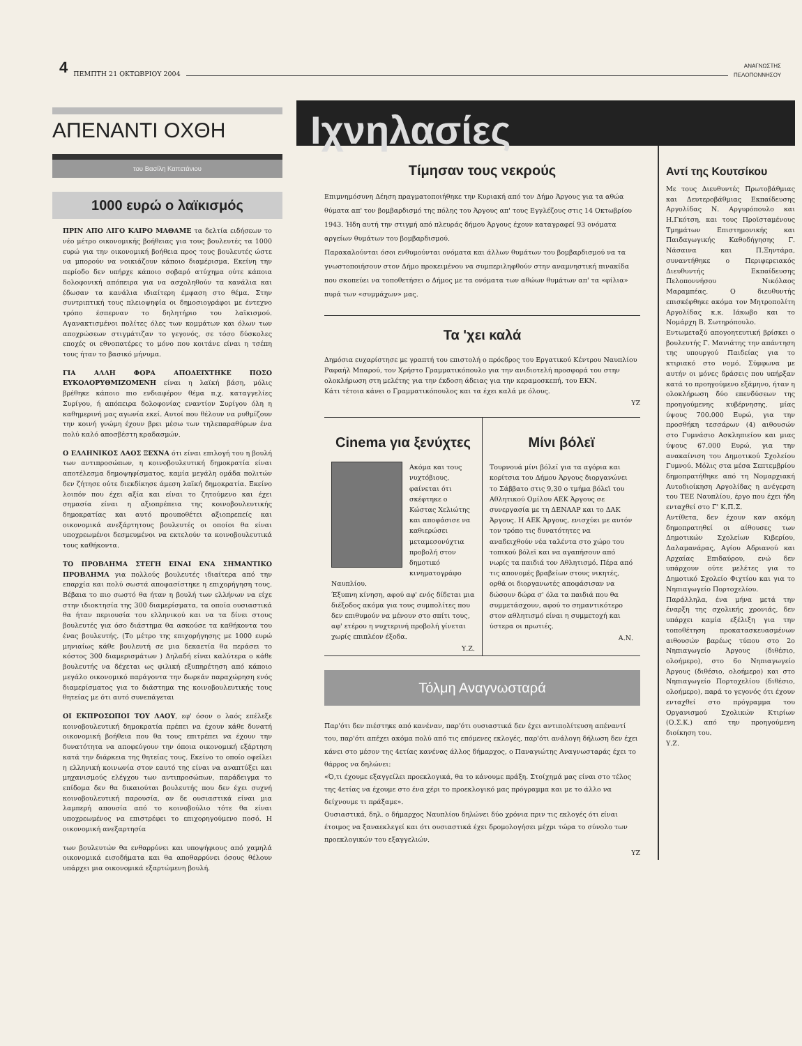4 ΠΕΜΠΤΗ 21 ΟΚΤΩΒΡΙΟΥ 2004 ΑΝΑΓΝΩΣΤΗΣ
ΠΕΛΟΠΟΝΝΗΣΟΥ
ΑΠΕΝΑΝΤΙ ΟΧΘΗ
του Βασίλη Καπετάνιου
1000 ευρώ ο λαϊκισμός
ΠΡΙΝ ΑΠΟ ΛΙΓΟ ΚΑΙΡΟ ΜΑΘΑΜΕ τα δελτία ειδήσεων το νέο μέτρο οικονομικής βοήθειας για τους βουλευτές τα 1000 ευρώ για την οικονομική βοήθεια προς τους βουλευτές ώστε να μπορούν να νοικιάζουν κάποιο διαμέρισμα. Εκείνη την περίοδο δεν υπήρχε κάποιο σοβαρό ατύχημα ούτε κάποια δολοφονική απόπειρα για να ασχοληθούν τα κανάλια και έδωσαν τα κανάλια ιδιαίτερη έμφαση στο θέμα. Στην συντριπτική τους πλειοψηφία οι δημοσιογράφοι με έντεχνο τρόπο έσπερναν το δηλητήριο του λαϊκισμού. Αγανακτισμένοι πολίτες όλες των κομμάτων και όλων των αποχρώσεων στιγμάτιζαν το γεγονός, σε τόσο δύσκολες εποχές οι εθνοπατέρες το μόνο που κοιτάνε είναι η τσέπη τους ήταν το βασικό μήνυμα.
ΓΙΑ ΑΛΛΗ ΦΟΡΑ ΑΠΟΔΕΙΧΤΗΚΕ ΠΟΣΟ ΕΥΚΟΛΟΡΥΘΜΙΖΟΜΕΝΗ είναι η λαϊκή βάση, μόλις βρέθηκε κάποιο πιο ενδιαφέρον θέμα π.χ. καταγγελίες Συρίγου, ή απόπειρα δολοφονίας εναντίον Συρίγου όλη η καθημερινή μας αγωνία εκεί. Αυτοί που θέλουν να ρυθμίζουν την κοινή γνώμη έχουν βρει μέσω των τηλεπαραθύρων ένα πολύ καλό αποσβέστη κραδασμών.
Ο ΕΛΛΗΝΙΚΟΣ ΛΑΟΣ ΞΕΧΝΑ ότι είναι επιλογή του η βουλή των αντιπροσώπων, η κοινοβουλευτική δημοκρατία είναι αποτέλεσμα δημοψηφίσματος, καμία μεγάλη ομάδα πολιτών δεν ζήτησε ούτε διεκδίκησε άμεση λαϊκή δημοκρατία. Εκείνο λοιπόν που έχει αξία και είναι το ζητούμενο και έχει σημασία είναι η αξιοπρέπεια της κοινοβουλευτικής δημοκρατίας και αυτό προυποθέτει αξιοπρεπείς και οικονομικά ανεξάρτητους βουλευτές οι οποίοι θα είναι υποχρεωμένοι δεσμευμένοι να εκτελούν τα κοινοβουλευτικά τους καθήκοντα.
ΤΟ ΠΡΟΒΛΗΜΑ ΣΤΕΓΗ ΕΙΝΑΙ ΕΝΑ ΣΗΜΑΝΤΙΚΟ ΠΡΟΒΛΗΜΑ για πολλούς βουλευτές ιδιαίτερα από την επαρχία και πολύ σωστά αποφασίστηκε η επιχορήγηση τους. Βέβαια το πιο σωστό θα ήταν η βουλή των ελλήνων να είχε στην ιδιοκτησία της 300 διαμερίσματα, τα οποία ουσιαστικά θα ήταν περιουσία του ελληνικού και να τα δίνει στους βουλευτές για όσο διάστημα θα ασκούσε τα καθήκοντα του ένας βουλευτής. (Το μέτρο της επιχορήγησης με 1000 ευρώ μηνιαίως κάθε βουλευτή σε μια δεκαετία θα περάσει το κόστος 300 διαμερισμάτων ) Δηλαδή είναι καλύτερα ο κάθε βουλευτής να δέχεται ως φιλική εξυπηρέτηση από κάποιο μεγάλο οικονομικό παράγοντα την δωρεάν παραχώρηση ενός διαμερίσματος για το διάστημα της κοινοβουλευτικής τους θητείας με ότι αυτό συνεπάγεται
ΟΙ ΕΚΠΡΟΣΩΠΟΙ ΤΟΥ ΛΑΟΥ, εφ' όσον ο λαός επέλεξε κοινοβουλευτική δημοκρατία πρέπει να έχουν κάθε δυνατή οικονομική βοήθεια που θα τους επιτρέπει να έχουν την δυνατότητα να αποφεύγουν την όποια οικονομική εξάρτηση κατά την διάρκεια της θητείας τους. Εκείνο το οποίο οφείλει η ελληνική κοινωνία στον εαυτό της είναι να αναπτύξει και μηχανισμούς ελέγχου των αντιπροσώπων, παράδειγμα το επίδομα δεν θα δικαιούται βουλευτής που δεν έχει συχνή κοινοβουλευτική παρουσία, αν δε ουσιαστικά είναι μια λαμπερή απουσία από το κοινοβούλιο τότε θα είναι υποχρεωμένος να επιστρέφει το επιχορηγούμενο ποσό. Η οικονομική ανεξαρτησία
των βουλευτών θα ενθαρρύνει και υποψήφιους από χαμηλά οικονομικά εισοδήματα και θα αποθαρρύνει όσους θέλουν υπάρχει μια οικονομικά εξαρτώμενη βουλή.
Ιχνηλασίες
Τίμησαν τους νεκρούς
Επιμνημόσυνη Δέηση πραγματοποιήθηκε την Κυριακή από τον Δήμο Άργους για τα αθώα θύματα απ' τον βομβαρδισμό της πόλης του Άργους απ' τους Εγγλέζους στις 14 Οκτωβρίου 1943. Ήδη αυτή την στιγμή από πλευράς δήμου Άργους έχουν καταγραφεί 93 ονόματα αργείων θυμάτων του βομβαρδισμού.
Παρακαλούνται όσοι ενθυμούνται ονόματα και άλλων θυμάτων του βομβαρδισμού να τα γνωστοποιήσουν στον Δήμο προκειμένου να συμπεριληφθούν στην αναμνηστική πινακίδα που σκοπεύει να τοποθετήσει ο Δήμος με τα ονόματα των αθώων θυμάτων απ' τα «φίλια» πυρά των «συμμάχων» μας.
Τα 'χει καλά
Δημόσια ευχαρίστησε με γραπτή του επιστολή ο πρόεδρος του Εργατικού Κέντρου Ναυπλίου Ραφαήλ Μπαρού, τον Χρήστο Γραμματικόπουλο για την ανιδιοτελή προσφορά του στην ολοκλήρωση στη μελέτης για την έκδοση άδειας για την κεραμοσκεπή, του ΕΚΝ.
Κάτι τέτοια κάνει ο Γραμματικόπουλος και τα έχει καλά με όλους.
ΥΖ
Cinema για ξενύχτες
Ακόμα και τους νυχτόβιους, φαίνεται ότι σκέφτηκε ο Κώστας Χελιώτης και αποφάσισε να καθιερώσει μεταμεσονύχτια προβολή στον δημοτικό κινηματογράφο Ναυπλίου.
Έξυπνη κίνηση, αφού αφ' ενός δίδεται μια διέξοδος ακόμα για τους συμπολίτες που δεν επιθυμούν να μένουν στο σπίτι τους, αφ' ετέρου η νυχτερινή προβολή γίνεται χωρίς επιπλέον έξοδα.
Υ.Ζ.
Μίνι βόλεϊ
Τουρνουά μίνι βόλεϊ για τα αγόρια και κορίτσια του Δήμου Άργους διοργανώνει το Σάββατο στις 9,30 ο τμήμα βόλεϊ του Αθλητικού Ομίλου ΑΕΚ Άργους σε συνεργασία με τη ΔΕΝΑΑΡ και το ΔΑΚ Άργους. Η ΑΕΚ Άργους, ενισχύει με αυτόν τον τρόπο τις δυνατότητες να αναδειχθούν νέα ταλέντα στο χώρο του τοπικού βόλεϊ και να αγαπήσουν από νωρίς τα παιδιά τον Αθλητισμό. Πέρα από τις απονομές βραβείων στους νικητές, ορθά οι διοργανωτές αποφάσισαν να δώσουν δώρα σ' όλα τα παιδιά που θα συμμετάσχουν, αφού το σημαντικότερο στον αθλητισμό είναι η συμμετοχή και ύστερα οι πρωτιές.
Α.Ν.
Τόλμη Αναγνωσταρά
Παρ'ότι δεν πιέστηκε από κανέναν, παρ'ότι ουσιαστικά δεν έχει αντιπολίτευση απέναντί του, παρ'ότι απέχει ακόμα πολύ από τις επόμενες εκλογές, παρ'ότι ανάλογη δήλωση δεν έχει κάνει στο μέσον της 4ετίας κανένας άλλος δήμαρχος, ο Παναγιώτης Αναγνωσταράς έχει το θάρρος να δηλώνει:
«Ό,τι έχουμε εξαγγείλει προεκλογικά, θα το κάνουμε πράξη. Στοίχημά μας είναι στο τέλος της 4ετίας να έχουμε στο ένα χέρι το προεκλογικό μας πρόγραμμα και με το άλλο να δείχνουμε τι πράξαμε».
Ουσιαστικά, δηλ. ο δήμαρχος Ναυπλίου δηλώνει δύο χρόνια πριν τις εκλογές ότι είναι έτοιμος να ξαναεκλεγεί και ότι ουσιαστικά έχει δρομολογήσει μέχρι τώρα το σύνολο των προεκλογικών του εξαγγελιών.
ΥΖ
Αντί της Κουτσίκου
Με τους Διευθυντές Πρωτοβάθμιας και Δευτεροβάθμιας Εκπαίδευσης Αργολίδας Ν. Αργυρόπουλο και Η.Γκότση, και τους Προϊσταμένους Τμημάτων Επιστημονικής και Παιδαγωγικής Καθοδήγησης Γ. Νάσαινα και Π.Ξηντάρα, συναντήθηκε ο Περιφερειακός Διευθυντής Εκπαίδευσης Πελοποννήσου Νικόλαος Μαραμπέας. Ο διευθυντής επισκέφθηκε ακόμα τον Μητροπολίτη Αργολίδας κ.κ. Ιάκωβο και το Νομάρχη Β. Σωτηρόπουλο.
Εντωμεταξύ απογοητευτική βρίσκει ο βουλευτής Γ. Μανιάτης την απάντηση της υπουργού Παιδείας για το κτιριακό στο νομό. Σύμφωνα με αυτήν οι μόνες δράσεις που υπήρξαν κατά το προηγούμενο εξάμηνο, ήταν η ολοκλήρωση δύο επενδύσεων της προηγούμενης κυβέρνησης, μίας ύψους 700.000 Ευρώ, για την προσθήκη τεσσάρων (4) αιθουσών στο Γυμνάσιο Ασκληπιείου και μιας ύψους 67.000 Ευρώ, για την ανακαίνιση του Δημοτικού Σχολείου Γυμνού. Μόλις στα μέσα Σεπτεμβρίου δημοπρατήθηκε από τη Νομαρχιακή Αυτοδιοίκηση Αργολίδας η ανέγερση του ΤΕΕ Ναυπλίου, έργο που έχει ήδη ενταχθεί στο Γ' Κ.Π.Σ.
Αντίθετα, δεν έχουν καν ακόμη δημοπρατηθεί οι αίθουσες των Δημοτικών Σχολείων Κιβερίου, Δαλαμανάρας, Αγίου Αδριανού και Αρχαίας Επιδαύρου, ενώ δεν υπάρχουν ούτε μελέτες για το Δημοτικό Σχολείο Φιχτίου και για το Νηπιαγωγείο Πορτοχελίου.
Παράλληλα, ένα μήνα μετά την έναρξη της σχολικής χρονιάς, δεν υπάρχει καμία εξέλιξη για την τοποθέτηση προκατασκευασμένων αιθουσών βαρέως τύπου στο 2ο Νηπιαγωγείο Άργους (διθέσιο, ολοήμερο), στο 6ο Νηπιαγωγείο Άργους (διθέσιο, ολοήμερο) και στο Νηπιαγωγείο Πορτοχελίου (διθέσιο, ολοήμερο), παρά το γεγονός ότι έχουν ενταχθεί στο πρόγραμμα του Οργανισμού Σχολικών Κτιρίων (Ο.Σ.Κ.) από την προηγούμενη διοίκηση του.
Υ.Ζ.